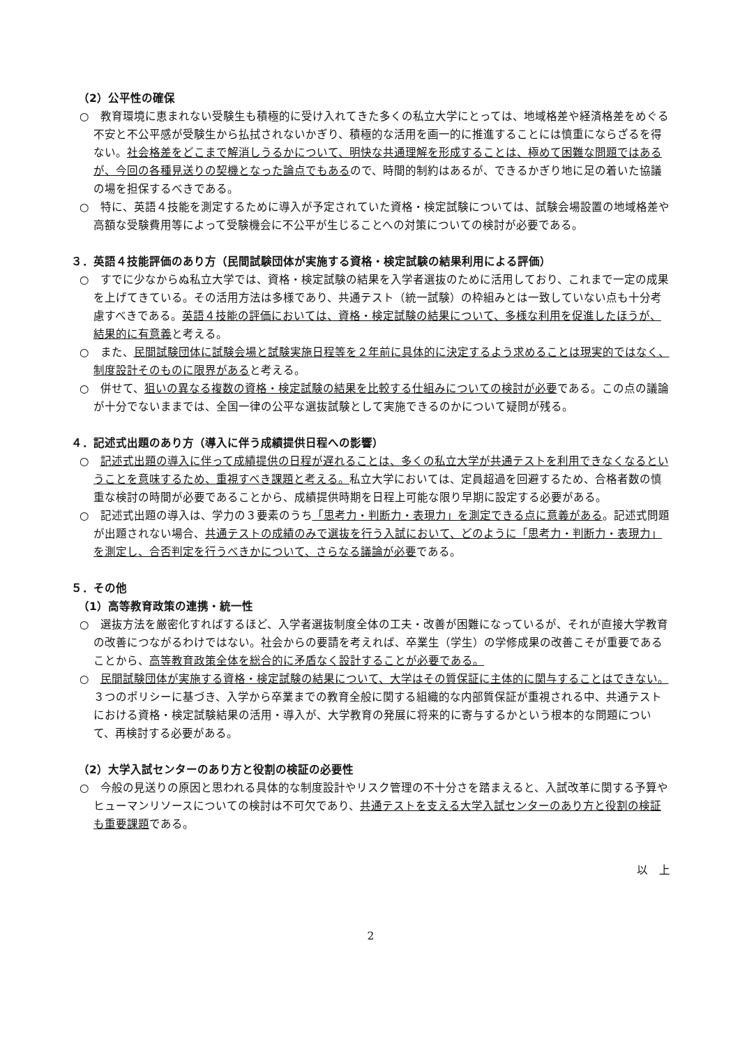（2）公平性の確保
○　教育環境に恵まれない受験生も積極的に受け入れてきた多くの私立大学にとっては、地域格差や経済格差をめぐる不安と不公平感が受験生から払拭されないかぎり、積極的な活用を画一的に推進することには慎重にならざるを得ない。社会格差をどこまで解消しうるかについて、明快な共通理解を形成することは、極めて困難な問題ではあるが、今回の各種見送りの契機となった論点でもあるので、時間的制約はあるが、できるかぎり地に足の着いた協議の場を担保するべきである。
○　特に、英語４技能を測定するために導入が予定されていた資格・検定試験については、試験会場設置の地域格差や高額な受験費用等によって受験機会に不公平が生じることへの対策についての検討が必要である。
３．英語４技能評価のあり方（民間試験団体が実施する資格・検定試験の結果利用による評価）
○　すでに少なからぬ私立大学では、資格・検定試験の結果を入学者選抜のために活用しており、これまで一定の成果を上げてきている。その活用方法は多様であり、共通テスト（統一試験）の枠組みとは一致していない点も十分考慮すべきである。英語４技能の評価においては、資格・検定試験の結果について、多様な利用を促進したほうが、結果的に有意義と考える。
○　また、民間試験団体に試験会場と試験実施日程等を２年前に具体的に決定するよう求めることは現実的ではなく、制度設計そのものに限界があると考える。
○　併せて、狙いの異なる複数の資格・検定試験の結果を比較する仕組みについての検討が必要である。この点の議論が十分でないままでは、全国一律の公平な選抜試験として実施できるのかについて疑問が残る。
４．記述式出題のあり方（導入に伴う成績提供日程への影響）
○　記述式出題の導入に伴って成績提供の日程が遅れることは、多くの私立大学が共通テストを利用できなくなるということを意味するため、重視すべき課題と考える。私立大学においては、定員超過を回避するため、合格者数の慎重な検討の時間が必要であることから、成績提供時期を日程上可能な限り早期に設定する必要がある。
○　記述式出題の導入は、学力の３要素のうち「思考力・判断力・表現力」を測定できる点に意義がある。記述式問題が出題されない場合、共通テストの成績のみで選抜を行う入試において、どのように「思考力・判断力・表現力」を測定し、合否判定を行うべきかについて、さらなる議論が必要である。
５．その他
（1）高等教育政策の連携・統一性
○　選抜方法を厳密化すればするほど、入学者選抜制度全体の工夫・改善が困難になっているが、それが直接大学教育の改善につながるわけではない。社会からの要請を考えれば、卒業生（学生）の学修成果の改善こそが重要であることから、高等教育政策全体を総合的に矛盾なく設計することが必要である。
○　民間試験団体が実施する資格・検定試験の結果について、大学はその質保証に主体的に関与することはできない。３つのポリシーに基づき、入学から卒業までの教育全般に関する組織的な内部質保証が重視される中、共通テストにおける資格・検定試験結果の活用・導入が、大学教育の発展に将来的に寄与するかという根本的な問題について、再検討する必要がある。
（2）大学入試センターのあり方と役割の検証の必要性
○　今般の見送りの原因と思われる具体的な制度設計やリスク管理の不十分さを踏まえると、入試改革に関する予算やヒューマンリソースについての検討は不可欠であり、共通テストを支える大学入試センターのあり方と役割の検証も重要課題である。
以　上
2